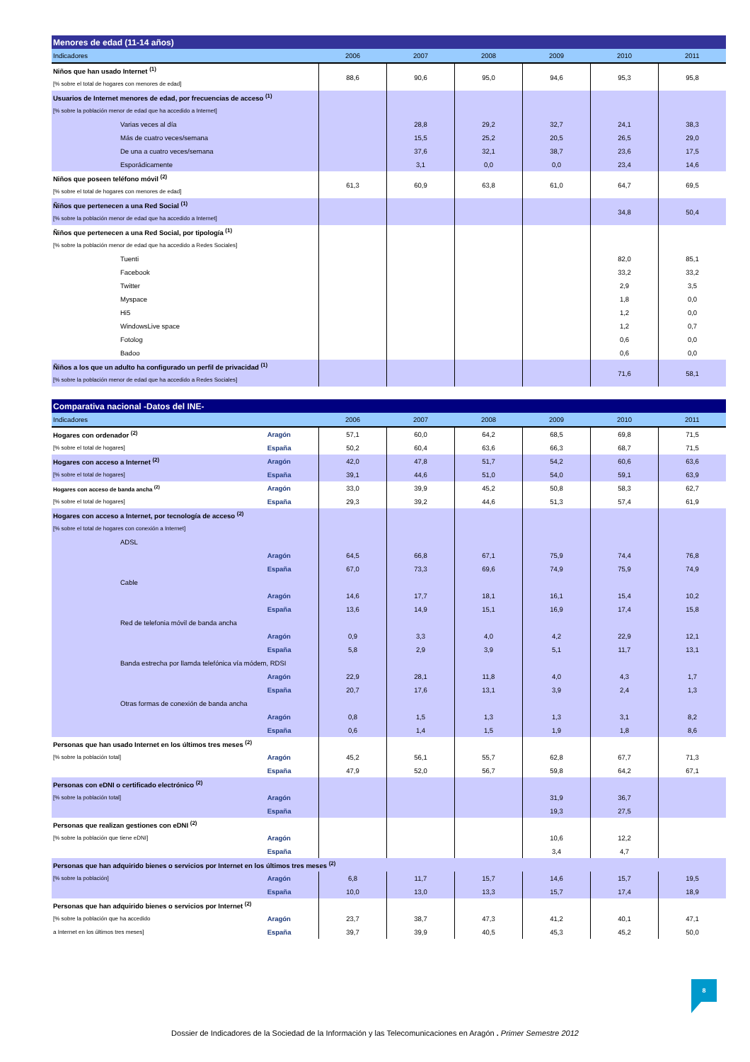| Menores de edad (11-14 años) | | | | | | |
| --- | --- | --- | --- | --- | --- | --- |
| Indicadores | 2006 | 2007 | 2008 | 2009 | 2010 | 2011 |
| Niños que han usado Internet <sup>(1)</sup> | 88,6 | 90,6 | 95,0 | 94,6 | 95,3 | 95,8 |
| [% sobre el total de hogares con menores de edad] | | | | | | |
| Usuarios de Internet menores de edad, por frecuencias de acceso <sup>(1)</sup> | | | | | | |
| [% sobre la población menor de edad que ha accedido a Internet] | | | | | | |
| Varias veces al día | | 28,8 | 29,2 | 32,7 | 24,1 | 38,3 |
| Más de cuatro veces/semana | | 15,5 | 25,2 | 20,5 | 26,5 | 29,0 |
| De una a cuatro veces/semana | | 37,6 | 32,1 | 38,7 | 23,6 | 17,5 |
| Esporádicamente | | 3,1 | 0,0 | 0,0 | 23,4 | 14,6 |
| Niños que poseen teléfono móvil <sup>(2)</sup> | 61,3 | 60,9 | 63,8 | 61,0 | 64,7 | 69,5 |
| [% sobre el total de hogares con menores de edad] | | | | | | |
| Ñiños que pertenecen a una Red Social <sup>(1)</sup> | | | | | 34,8 | 50,4 |
| [% sobre la población menor de edad que ha accedido a Internet] | | | | | | |
| Ñiños que pertenecen a una Red Social, por tipología <sup>(1)</sup> | | | | | | |
| [% sobre la población menor de edad que ha accedido a Redes Sociales] | | | | | | |
| Tuenti | | | | | 82,0 | 85,1 |
| Facebook | | | | | 33,2 | 33,2 |
| Twitter | | | | | 2,9 | 3,5 |
| Myspace | | | | | 1,8 | 0,0 |
| Hi5 | | | | | 1,2 | 0,0 |
| WindowsLive space | | | | | 1,2 | 0,7 |
| Fotolog | | | | | 0,6 | 0,0 |
| Badoo | | | | | 0,6 | 0,0 |
| Ñiños a los que un adulto ha configurado un perfil de privacidad <sup>(1)</sup> | | | | | 71,6 | 58,1 |
| [% sobre la población menor de edad que ha accedido a Redes Sociales] | | | | | | |
| Comparativa nacional -Datos del INE- | | | | | | | |
| --- | --- | --- | --- | --- | --- | --- | --- |
| Indicadores | | 2006 | 2007 | 2008 | 2009 | 2010 | 2011 |
| Hogares con ordenador <sup>(2)</sup> | Aragón | 57,1 | 60,0 | 64,2 | 68,5 | 69,8 | 71,5 |
| [% sobre el total de hogares] | España | 50,2 | 60,4 | 63,6 | 66,3 | 68,7 | 71,5 |
| Hogares con acceso a Internet <sup>(2)</sup> | Aragón | 42,0 | 47,8 | 51,7 | 54,2 | 60,6 | 63,6 |
| [% sobre el total de hogares] | España | 39,1 | 44,6 | 51,0 | 54,0 | 59,1 | 63,9 |
| Hogares con acceso de banda ancha <sup>(2)</sup> | Aragón | 33,0 | 39,9 | 45,2 | 50,8 | 58,3 | 62,7 |
| [% sobre el total de hogares] | España | 29,3 | 39,2 | 44,6 | 51,3 | 57,4 | 61,9 |
| Hogares con acceso a Internet, por tecnología de acceso <sup>(2)</sup> | | | | | | | |
| [% sobre el total de hogares con conexión a Internet] | | | | | | | |
| ADSL | | | | | | | |
| | Aragón | 64,5 | 66,8 | 67,1 | 75,9 | 74,4 | 76,8 |
| | España | 67,0 | 73,3 | 69,6 | 74,9 | 75,9 | 74,9 |
| Cable | | | | | | | |
| | Aragón | 14,6 | 17,7 | 18,1 | 16,1 | 15,4 | 10,2 |
| | España | 13,6 | 14,9 | 15,1 | 16,9 | 17,4 | 15,8 |
| Red de telefonia móvil de banda ancha | | | | | | | |
| | Aragón | 0,9 | 3,3 | 4,0 | 4,2 | 22,9 | 12,1 |
| | España | 5,8 | 2,9 | 3,9 | 5,1 | 11,7 | 13,1 |
| Banda estrecha por llamda telefónica vía módem, RDSI | | | | | | | |
| | Aragón | 22,9 | 28,1 | 11,8 | 4,0 | 4,3 | 1,7 |
| | España | 20,7 | 17,6 | 13,1 | 3,9 | 2,4 | 1,3 |
| Otras formas de conexión de banda ancha | | | | | | | |
| | Aragón | 0,8 | 1,5 | 1,3 | 1,3 | 3,1 | 8,2 |
| | España | 0,6 | 1,4 | 1,5 | 1,9 | 1,8 | 8,6 |
| Personas que han usado Internet en los últimos tres meses <sup>(2)</sup> | | | | | | | |
| [% sobre la población total] | Aragón | 45,2 | 56,1 | 55,7 | 62,8 | 67,7 | 71,3 |
| | España | 47,9 | 52,0 | 56,7 | 59,8 | 64,2 | 67,1 |
| Personas con eDNI o certificado electrónico <sup>(2)</sup> | | | | | | | |
| [% sobre la población total] | Aragón | | | | 31,9 | 36,7 | |
| | España | | | | 19,3 | 27,5 | |
| Personas que realizan gestiones con eDNI <sup>(2)</sup> | | | | | | | |
| [% sobre la población que tiene eDNI] | Aragón | | | | 10,6 | 12,2 | |
| | España | | | | 3,4 | 4,7 | |
| Personas que han adquirido bienes o servicios por Internet en los últimos tres meses <sup>(2)</sup> | | | | | | | |
| [% sobre la población] | Aragón | 6,8 | 11,7 | 15,7 | 14,6 | 15,7 | 19,5 |
| | España | 10,0 | 13,0 | 13,3 | 15,7 | 17,4 | 18,9 |
| Personas que han adquirido bienes o servicios por Internet <sup>(2)</sup> | | | | | | | |
| [% sobre la población que ha accedido | Aragón | 23,7 | 38,7 | 47,3 | 41,2 | 40,1 | 47,1 |
| a Internet en los últimos tres meses] | España | 39,7 | 39,9 | 40,5 | 45,3 | 45,2 | 50,0 |
8
Dossier de Indicadores de la Sociedad de la Información y las Telecomunicaciones en Aragón . Primer Semestre 2012